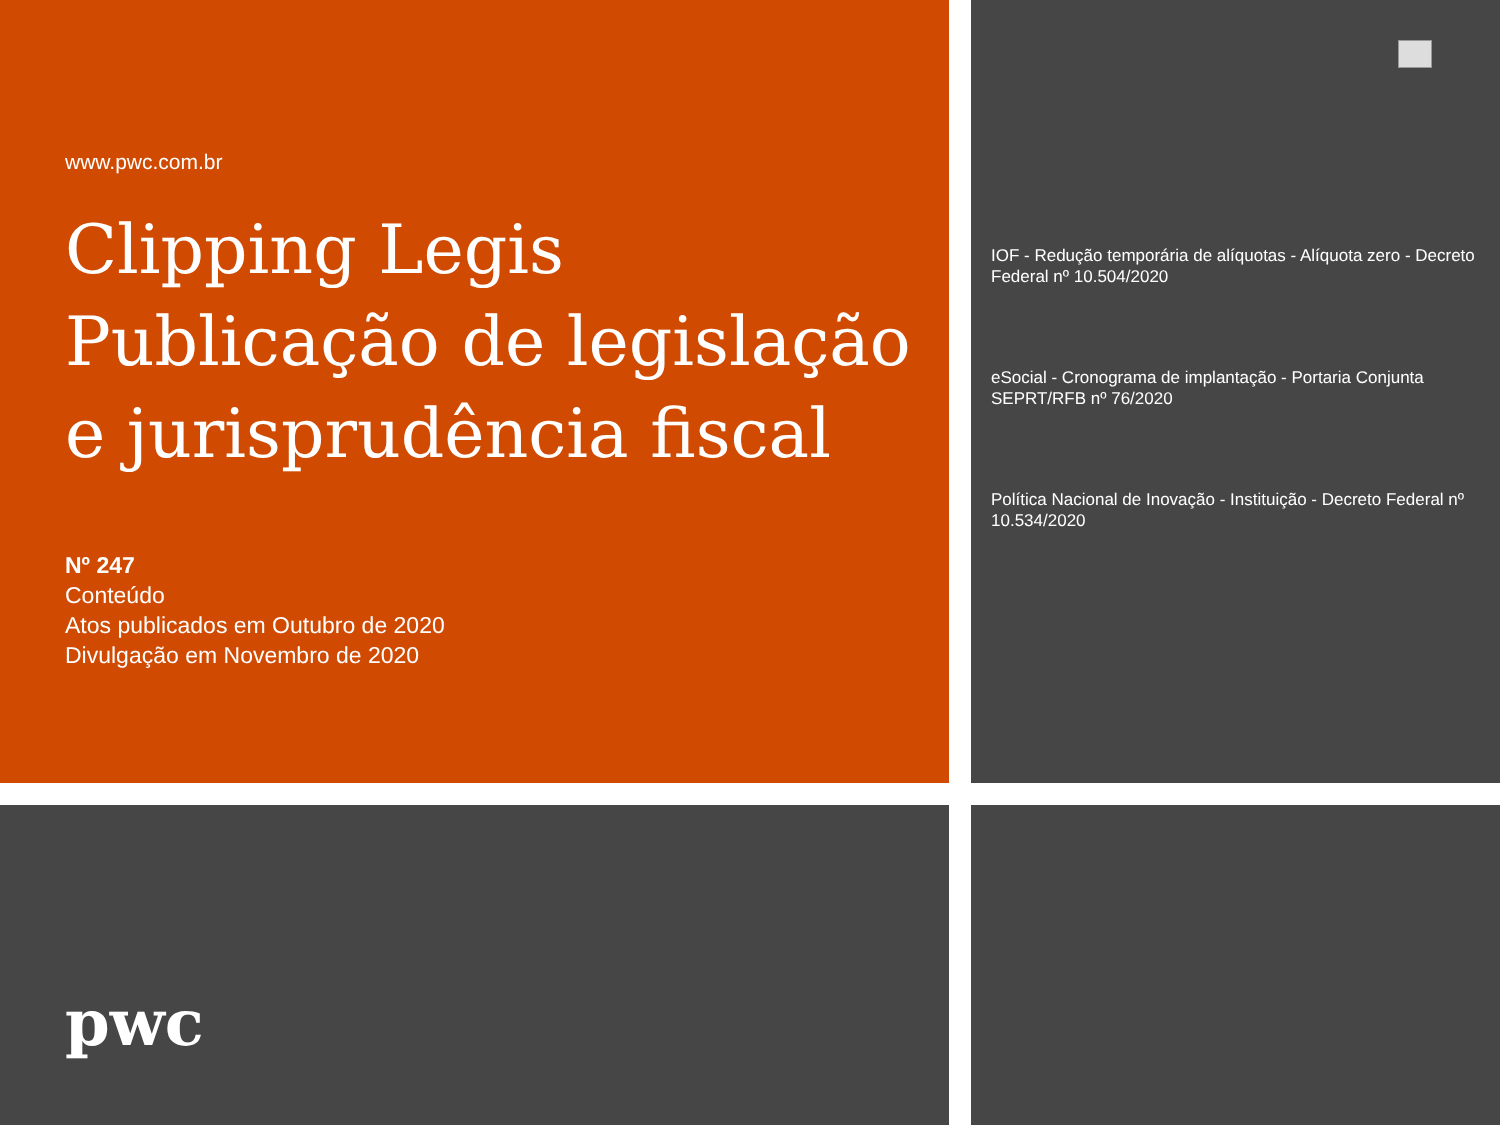www.pwc.com.br
Clipping Legis
Publicação de legislação
e jurisprudência fiscal
Nº 247
Conteúdo
Atos publicados em Outubro de 2020
Divulgação em Novembro de 2020
IOF - Redução temporária de alíquotas - Alíquota zero - Decreto Federal nº 10.504/2020
eSocial - Cronograma de implantação - Portaria Conjunta SEPRT/RFB nº 76/2020
Política Nacional de Inovação - Instituição - Decreto Federal nº 10.534/2020
pwc